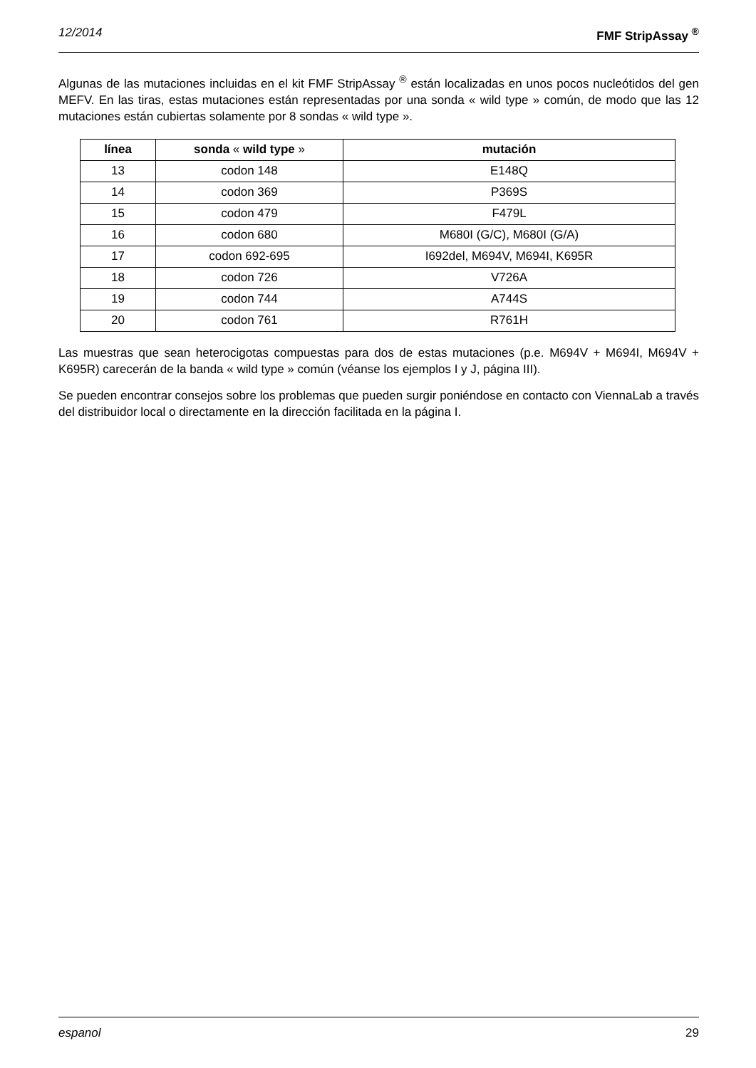12/2014 FMF StripAssay <sup>®</sup>
Algunas de las mutaciones incluidas en el kit FMF StripAssay <sup>®</sup> están localizadas en unos pocos nucleótidos del gen MEFV. En las tiras, estas mutaciones están representadas por una sonda « wild type » común, de modo que las 12 mutaciones están cubiertas solamente por 8 sondas « wild type ».
| línea | sonda « wild type » | mutación |
| --- | --- | --- |
| 13 | codon 148 | E148Q |
| 14 | codon 369 | P369S |
| 15 | codon 479 | F479L |
| 16 | codon 680 | M680I (G/C), M680I (G/A) |
| 17 | codon 692-695 | I692del, M694V, M694I, K695R |
| 18 | codon 726 | V726A |
| 19 | codon 744 | A744S |
| 20 | codon 761 | R761H |
Las muestras que sean heterocigotas compuestas para dos de estas mutaciones (p.e. M694V + M694I, M694V + K695R) carecerán de la banda « wild type » común (véanse los ejemplos I y J, página III).
Se pueden encontrar consejos sobre los problemas que pueden surgir poniéndose en contacto con ViennaLab a través del distribuidor local o directamente en la dirección facilitada en la página I.
espanol 29